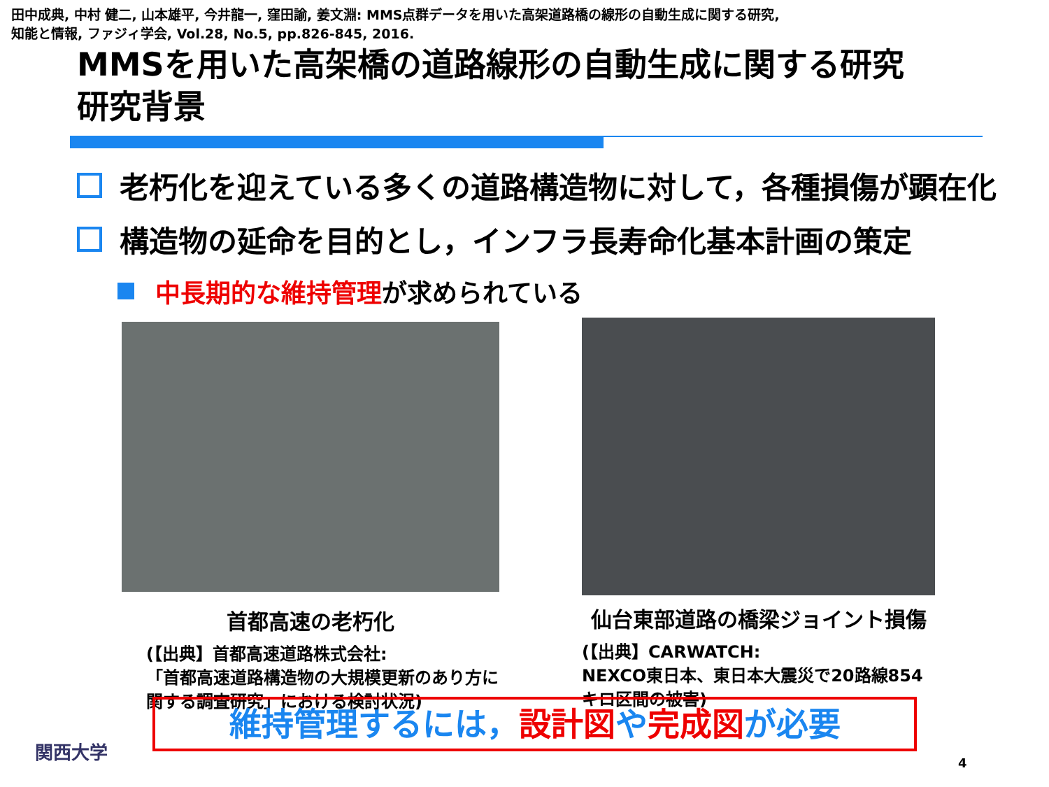田中成典, 中村 健二, 山本雄平, 今井龍一, 窪田諭, 姜文淵: MMS点群データを用いた高架道路橋の線形の自動生成に関する研究,
知能と情報, ファジィ学会, Vol.28, No.5, pp.826-845, 2016.
MMSを用いた高架橋の道路線形の自動生成に関する研究
研究背景
老朽化を迎えている多くの道路構造物に対して，各種損傷が顕在化
構造物の延命を目的とし，インフラ長寿命化基本計画の策定
中長期的な維持管理が求められている
首都高速の老朽化
(【出典】首都高速道路株式会社:
「首都高速道路構造物の大規模更新のあり方に関する調査研究」における検討状況)
仙台東部道路の橋梁ジョイント損傷
(【出典】CARWATCH:
NEXCO東日本、東日本大震災で20路線854キロ区間の被害)
維持管理するには，設計図や完成図が必要
関西大学
4